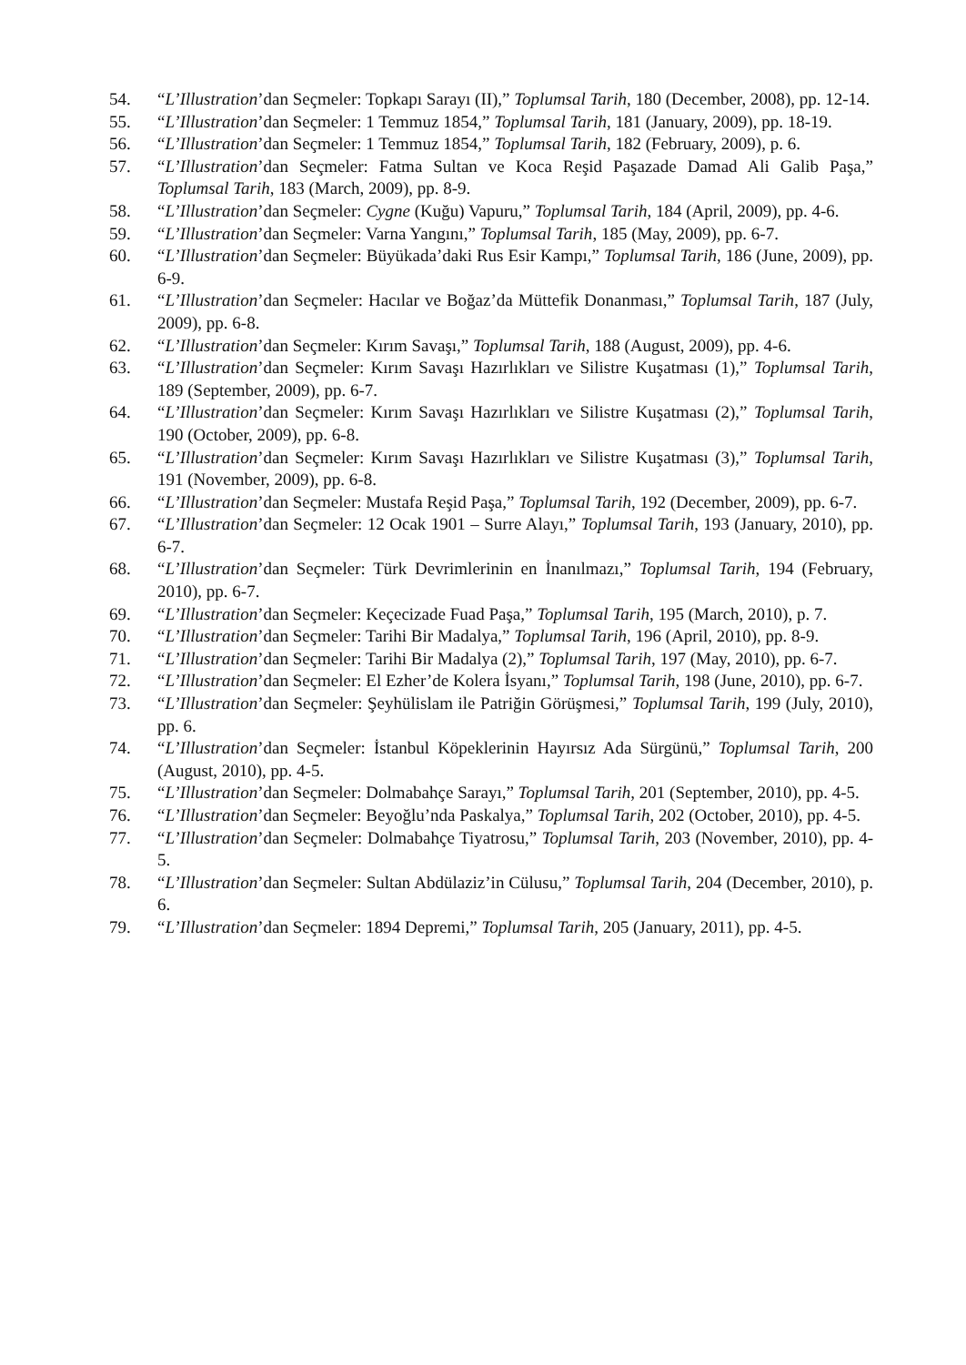54. “L’Illustration’dan Seçmeler: Topkapı Sarayı (II),” Toplumsal Tarih, 180 (December, 2008), pp. 12-14.
55. “L’Illustration’dan Seçmeler: 1 Temmuz 1854,” Toplumsal Tarih, 181 (January, 2009), pp. 18-19.
56. “L’Illustration’dan Seçmeler: 1 Temmuz 1854,” Toplumsal Tarih, 182 (February, 2009), p. 6.
57. “L’Illustration’dan Seçmeler: Fatma Sultan ve Koca Reşid Paşazade Damad Ali Galib Paşa,” Toplumsal Tarih, 183 (March, 2009), pp. 8-9.
58. “L’Illustration’dan Seçmeler: Cygne (Kuğu) Vapuru,” Toplumsal Tarih, 184 (April, 2009), pp. 4-6.
59. “L’Illustration’dan Seçmeler: Varna Yangını,” Toplumsal Tarih, 185 (May, 2009), pp. 6-7.
60. “L’Illustration’dan Seçmeler: Büyükada’daki Rus Esir Kampı,” Toplumsal Tarih, 186 (June, 2009), pp. 6-9.
61. “L’Illustration’dan Seçmeler: Hacılar ve Boğaz’da Müttefik Donanması,” Toplumsal Tarih, 187 (July, 2009), pp. 6-8.
62. “L’Illustration’dan Seçmeler: Kırım Savaşı,” Toplumsal Tarih, 188 (August, 2009), pp. 4-6.
63. “L’Illustration’dan Seçmeler: Kırım Savaşı Hazırlıkları ve Silistre Kuşatması (1),” Toplumsal Tarih, 189 (September, 2009), pp. 6-7.
64. “L’Illustration’dan Seçmeler: Kırım Savaşı Hazırlıkları ve Silistre Kuşatması (2),” Toplumsal Tarih, 190 (October, 2009), pp. 6-8.
65. “L’Illustration’dan Seçmeler: Kırım Savaşı Hazırlıkları ve Silistre Kuşatması (3),” Toplumsal Tarih, 191 (November, 2009), pp. 6-8.
66. “L’Illustration’dan Seçmeler: Mustafa Reşid Paşa,” Toplumsal Tarih, 192 (December, 2009), pp. 6-7.
67. “L’Illustration’dan Seçmeler: 12 Ocak 1901 – Surre Alayı,” Toplumsal Tarih, 193 (January, 2010), pp. 6-7.
68. “L’Illustration’dan Seçmeler: Türk Devrimlerinin en İnanılmazı,” Toplumsal Tarih, 194 (February, 2010), pp. 6-7.
69. “L’Illustration’dan Seçmeler: Keçecizade Fuad Paşa,” Toplumsal Tarih, 195 (March, 2010), p. 7.
70. “L’Illustration’dan Seçmeler: Tarihi Bir Madalya,” Toplumsal Tarih, 196 (April, 2010), pp. 8-9.
71. “L’Illustration’dan Seçmeler: Tarihi Bir Madalya (2),” Toplumsal Tarih, 197 (May, 2010), pp. 6-7.
72. “L’Illustration’dan Seçmeler: El Ezher’de Kolera İsyanı,” Toplumsal Tarih, 198 (June, 2010), pp. 6-7.
73. “L’Illustration’dan Seçmeler: Şeyhülislam ile Patriğin Görüşmesi,” Toplumsal Tarih, 199 (July, 2010), pp. 6.
74. “L’Illustration’dan Seçmeler: İstanbul Köpeklerinin Hayırsız Ada Sürgünü,” Toplumsal Tarih, 200 (August, 2010), pp. 4-5.
75. “L’Illustration’dan Seçmeler: Dolmabahçe Sarayı,” Toplumsal Tarih, 201 (September, 2010), pp. 4-5.
76. “L’Illustration’dan Seçmeler: Beyoğlu’nda Paskalya,” Toplumsal Tarih, 202 (October, 2010), pp. 4-5.
77. “L’Illustration’dan Seçmeler: Dolmabahçe Tiyatrosu,” Toplumsal Tarih, 203 (November, 2010), pp. 4-5.
78. “L’Illustration’dan Seçmeler: Sultan Abdülaziz’in Cülusu,” Toplumsal Tarih, 204 (December, 2010), p. 6.
79. “L’Illustration’dan Seçmeler: 1894 Depremi,” Toplumsal Tarih, 205 (January, 2011), pp. 4-5.